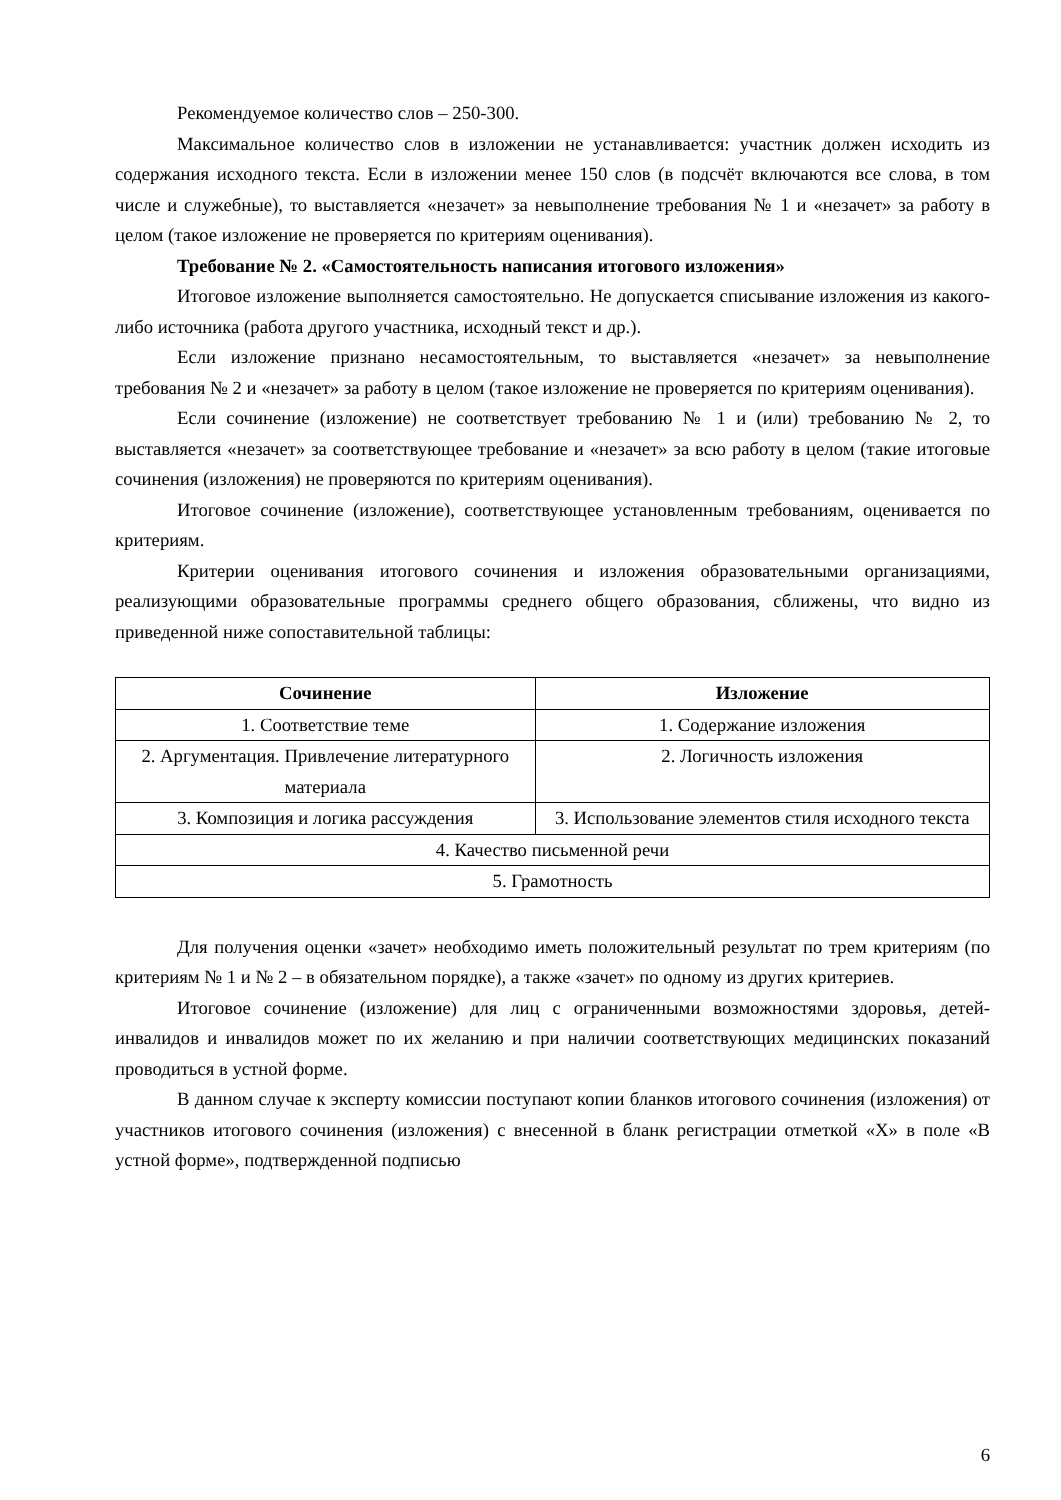Рекомендуемое количество слов – 250-300.
Максимальное количество слов в изложении не устанавливается: участник должен исходить из содержания исходного текста. Если в изложении менее 150 слов (в подсчёт включаются все слова, в том числе и служебные), то выставляется «незачет» за невыполнение требования № 1 и «незачет» за работу в целом (такое изложение не проверяется по критериям оценивания).
Требование № 2. «Самостоятельность написания итогового изложения»
Итоговое изложение выполняется самостоятельно. Не допускается списывание изложения из какого-либо источника (работа другого участника, исходный текст и др.).
Если изложение признано несамостоятельным, то выставляется «незачет» за невыполнение требования № 2 и «незачет» за работу в целом (такое изложение не проверяется по критериям оценивания).
Если сочинение (изложение) не соответствует требованию № 1 и (или) требованию № 2, то выставляется «незачет» за соответствующее требование и «незачет» за всю работу в целом (такие итоговые сочинения (изложения) не проверяются по критериям оценивания).
Итоговое сочинение (изложение), соответствующее установленным требованиям, оценивается по критериям.
Критерии оценивания итогового сочинения и изложения образовательными организациями, реализующими образовательные программы среднего общего образования, сближены, что видно из приведенной ниже сопоставительной таблицы:
| Сочинение | Изложение |
| --- | --- |
| 1. Соответствие теме | 1. Содержание изложения |
| 2. Аргументация. Привлечение литературного материала | 2. Логичность изложения |
| 3. Композиция и логика рассуждения | 3. Использование элементов стиля исходного текста |
| 4. Качество письменной речи | |
| 5. Грамотность | |
Для получения оценки «зачет» необходимо иметь положительный результат по трем критериям (по критериям № 1 и № 2 – в обязательном порядке), а также «зачет» по одному из других критериев.
Итоговое сочинение (изложение) для лиц с ограниченными возможностями здоровья, детей-инвалидов и инвалидов может по их желанию и при наличии соответствующих медицинских показаний проводиться в устной форме.
В данном случае к эксперту комиссии поступают копии бланков итогового сочинения (изложения) от участников итогового сочинения (изложения) с внесенной в бланк регистрации отметкой «X» в поле «В устной форме», подтвержденной подписью
6